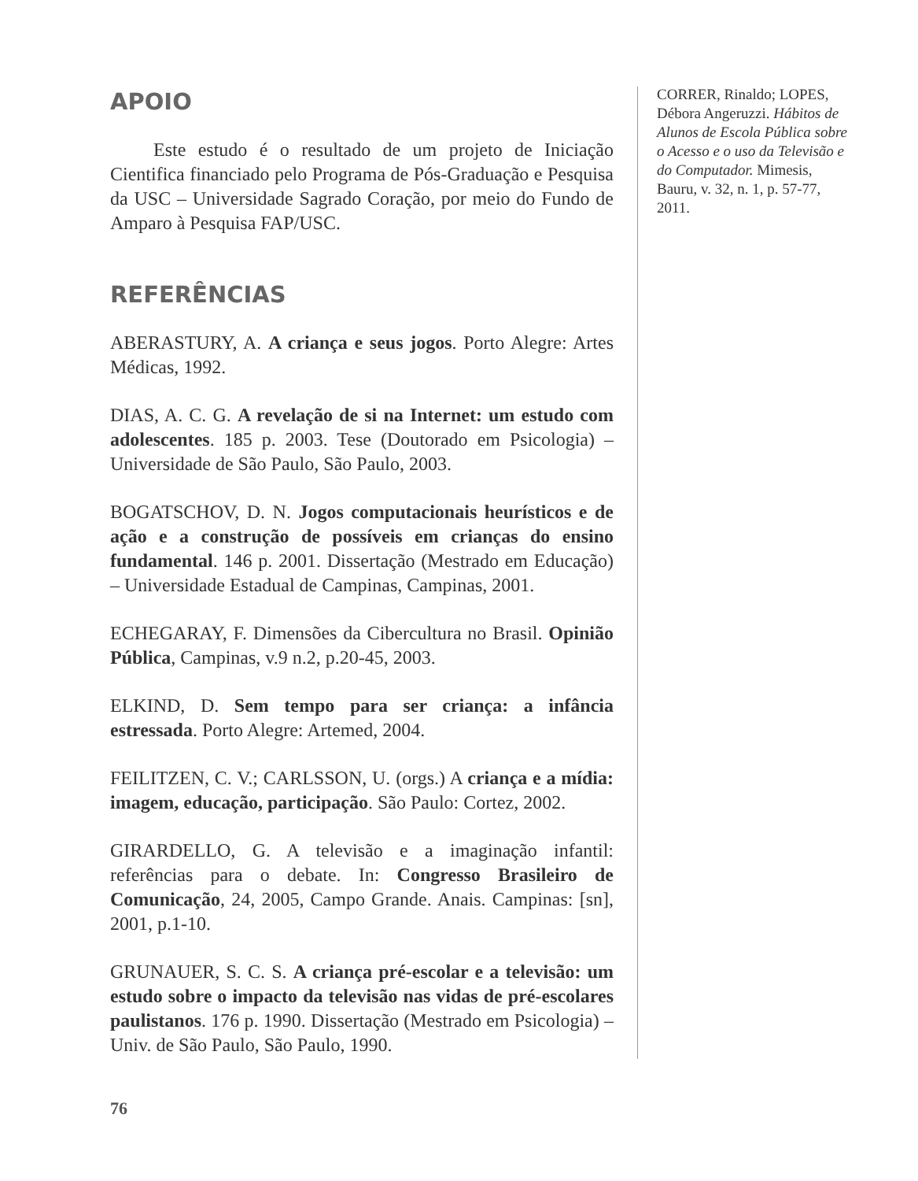APOIO
Este estudo é o resultado de um projeto de Iniciação Cientifica financiado pelo Programa de Pós-Graduação e Pesquisa da USC – Universidade Sagrado Coração, por meio do Fundo de Amparo à Pesquisa FAP/USC.
REFERÊNCIAS
ABERASTURY, A. A criança e seus jogos. Porto Alegre: Artes Médicas, 1992.
DIAS, A. C. G. A revelação de si na Internet: um estudo com adolescentes. 185 p. 2003. Tese (Doutorado em Psicologia) – Universidade de São Paulo, São Paulo, 2003.
BOGATSCHOV, D. N. Jogos computacionais heurísticos e de ação e a construção de possíveis em crianças do ensino fundamental. 146 p. 2001. Dissertação (Mestrado em Educação) – Universidade Estadual de Campinas, Campinas, 2001.
ECHEGARAY, F. Dimensões da Cibercultura no Brasil. Opinião Pública, Campinas, v.9 n.2, p.20-45, 2003.
ELKIND, D. Sem tempo para ser criança: a infância estressada. Porto Alegre: Artemed, 2004.
FEILITZEN, C. V.; CARLSSON, U. (orgs.) A criança e a mídia: imagem, educação, participação. São Paulo: Cortez, 2002.
GIRARDELLO, G. A televisão e a imaginação infantil: referências para o debate. In: Congresso Brasileiro de Comunicação, 24, 2005, Campo Grande. Anais. Campinas: [sn], 2001, p.1-10.
GRUNAUER, S. C. S. A criança pré-escolar e a televisão: um estudo sobre o impacto da televisão nas vidas de pré-escolares paulistanos. 176 p. 1990. Dissertação (Mestrado em Psicologia) – Univ. de São Paulo, São Paulo, 1990.
CORRER, Rinaldo; LOPES, Débora Angeruzzi. Hábitos de Alunos de Escola Pública sobre o Acesso e o uso da Televisão e do Computador. Mimesis, Bauru, v. 32, n. 1, p. 57-77, 2011.
76